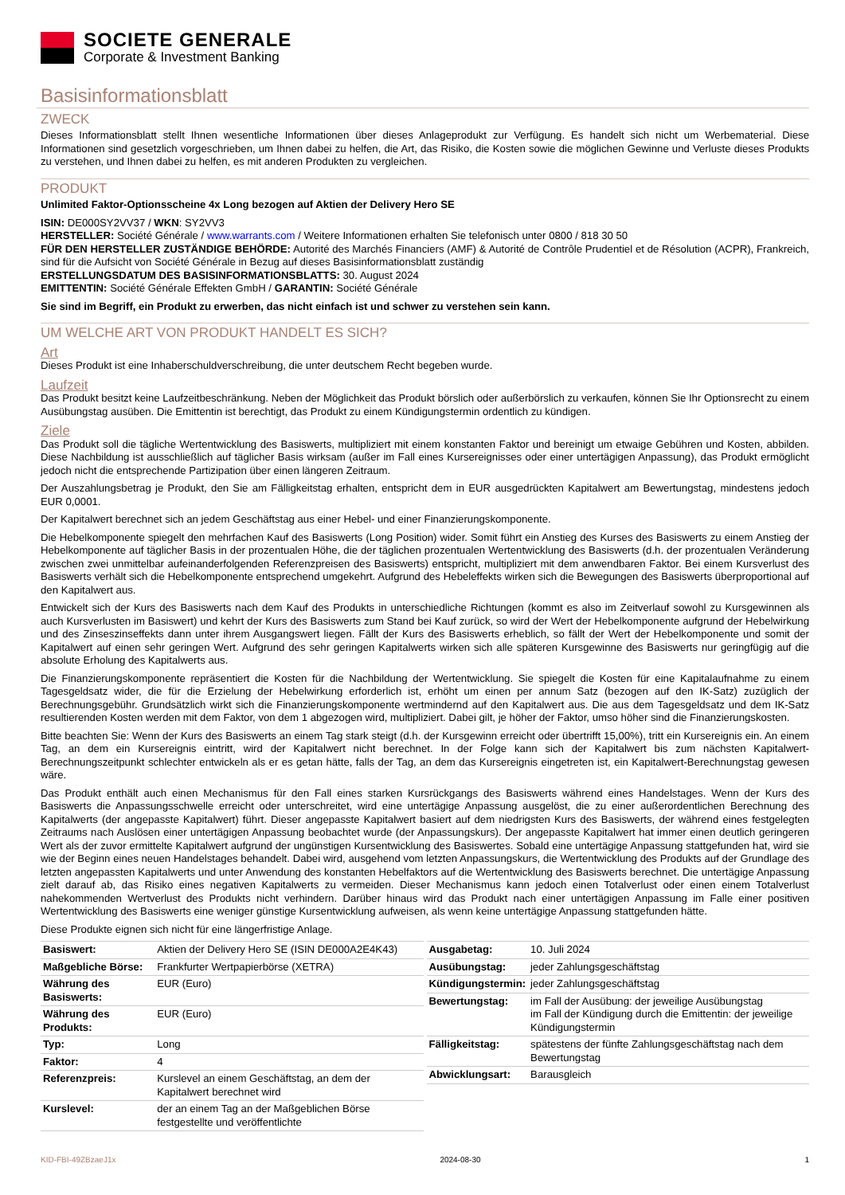SOCIETE GENERALE
Corporate & Investment Banking
Basisinformationsblatt
ZWECK
Dieses Informationsblatt stellt Ihnen wesentliche Informationen über dieses Anlageprodukt zur Verfügung. Es handelt sich nicht um Werbematerial. Diese Informationen sind gesetzlich vorgeschrieben, um Ihnen dabei zu helfen, die Art, das Risiko, die Kosten sowie die möglichen Gewinne und Verluste dieses Produkts zu verstehen, und Ihnen dabei zu helfen, es mit anderen Produkten zu vergleichen.
PRODUKT
Unlimited Faktor-Optionsscheine 4x Long bezogen auf Aktien der Delivery Hero SE
ISIN: DE000SY2VV37 / WKN: SY2VV3
HERSTELLER: Société Générale / www.warrants.com / Weitere Informationen erhalten Sie telefonisch unter 0800 / 818 30 50
FÜR DEN HERSTELLER ZUSTÄNDIGE BEHÖRDE: Autorité des Marchés Financiers (AMF) & Autorité de Contrôle Prudentiel et de Résolution (ACPR), Frankreich, sind für die Aufsicht von Société Générale in Bezug auf dieses Basisinformationsblatt zuständig
ERSTELLUNGSDATUM DES BASISINFORMATIONSBLATTS: 30. August 2024
EMITTENTIN: Société Générale Effekten GmbH / GARANTIN: Société Générale
Sie sind im Begriff, ein Produkt zu erwerben, das nicht einfach ist und schwer zu verstehen sein kann.
UM WELCHE ART VON PRODUKT HANDELT ES SICH?
Art
Dieses Produkt ist eine Inhaberschuldverschreibung, die unter deutschem Recht begeben wurde.
Laufzeit
Das Produkt besitzt keine Laufzeitbeschränkung. Neben der Möglichkeit das Produkt börslich oder außerbörslich zu verkaufen, können Sie Ihr Optionsrecht zu einem Ausübungstag ausüben. Die Emittentin ist berechtigt, das Produkt zu einem Kündigungstermin ordentlich zu kündigen.
Ziele
Das Produkt soll die tägliche Wertentwicklung des Basiswerts, multipliziert mit einem konstanten Faktor und bereinigt um etwaige Gebühren und Kosten, abbilden. Diese Nachbildung ist ausschließlich auf täglicher Basis wirksam (außer im Fall eines Kursereignisses oder einer untertägigen Anpassung), das Produkt ermöglicht jedoch nicht die entsprechende Partizipation über einen längeren Zeitraum.
Der Auszahlungsbetrag je Produkt, den Sie am Fälligkeitstag erhalten, entspricht dem in EUR ausgedrückten Kapitalwert am Bewertungstag, mindestens jedoch EUR 0,0001.
Der Kapitalwert berechnet sich an jedem Geschäftstag aus einer Hebel- und einer Finanzierungskomponente.
Die Hebelkomponente spiegelt den mehrfachen Kauf des Basiswerts (Long Position) wider. Somit führt ein Anstieg des Kurses des Basiswerts zu einem Anstieg der Hebelkomponente auf täglicher Basis in der prozentualen Höhe, die der täglichen prozentualen Wertentwicklung des Basiswerts (d.h. der prozentualen Veränderung zwischen zwei unmittelbar aufeinanderfolgenden Referenzpreisen des Basiswerts) entspricht, multipliziert mit dem anwendbaren Faktor. Bei einem Kursverlust des Basiswerts verhält sich die Hebelkomponente entsprechend umgekehrt. Aufgrund des Hebeleffekts wirken sich die Bewegungen des Basiswerts überproportional auf den Kapitalwert aus.
Entwickelt sich der Kurs des Basiswerts nach dem Kauf des Produkts in unterschiedliche Richtungen (kommt es also im Zeitverlauf sowohl zu Kursgewinnen als auch Kursverlusten im Basiswert) und kehrt der Kurs des Basiswerts zum Stand bei Kauf zurück, so wird der Wert der Hebelkomponente aufgrund der Hebelwirkung und des Zinseszinseffekts dann unter ihrem Ausgangswert liegen. Fällt der Kurs des Basiswerts erheblich, so fällt der Wert der Hebelkomponente und somit der Kapitalwert auf einen sehr geringen Wert. Aufgrund des sehr geringen Kapitalwerts wirken sich alle späteren Kursgewinne des Basiswerts nur geringfügig auf die absolute Erholung des Kapitalwerts aus.
Die Finanzierungskomponente repräsentiert die Kosten für die Nachbildung der Wertentwicklung. Sie spiegelt die Kosten für eine Kapitalaufnahme zu einem Tagesgeldsatz wider, die für die Erzielung der Hebelwirkung erforderlich ist, erhöht um einen per annum Satz (bezogen auf den IK-Satz) zuzüglich der Berechnungsgebühr. Grundsätzlich wirkt sich die Finanzierungskomponente wertmindernd auf den Kapitalwert aus. Die aus dem Tagesgeldsatz und dem IK-Satz resultierenden Kosten werden mit dem Faktor, von dem 1 abgezogen wird, multipliziert. Dabei gilt, je höher der Faktor, umso höher sind die Finanzierungskosten.
Bitte beachten Sie: Wenn der Kurs des Basiswerts an einem Tag stark steigt (d.h. der Kursgewinn erreicht oder übertrifft 15,00%), tritt ein Kursereignis ein. An einem Tag, an dem ein Kursereignis eintritt, wird der Kapitalwert nicht berechnet. In der Folge kann sich der Kapitalwert bis zum nächsten Kapitalwert-Berechnungszeitpunkt schlechter entwickeln als er es getan hätte, falls der Tag, an dem das Kursereignis eingetreten ist, ein Kapitalwert-Berechnungstag gewesen wäre.
Das Produkt enthält auch einen Mechanismus für den Fall eines starken Kursrückgangs des Basiswerts während eines Handelstages. Wenn der Kurs des Basiswerts die Anpassungsschwelle erreicht oder unterschreitet, wird eine untertägige Anpassung ausgelöst, die zu einer außerordentlichen Berechnung des Kapitalwerts (der angepasste Kapitalwert) führt. Dieser angepasste Kapitalwert basiert auf dem niedrigsten Kurs des Basiswerts, der während eines festgelegten Zeitraums nach Auslösen einer untertägigen Anpassung beobachtet wurde (der Anpassungskurs). Der angepasste Kapitalwert hat immer einen deutlich geringeren Wert als der zuvor ermittelte Kapitalwert aufgrund der ungünstigen Kursentwicklung des Basiswertes. Sobald eine untertägige Anpassung stattgefunden hat, wird sie wie der Beginn eines neuen Handelstages behandelt. Dabei wird, ausgehend vom letzten Anpassungskurs, die Wertentwicklung des Produkts auf der Grundlage des letzten angepassten Kapitalwerts und unter Anwendung des konstanten Hebelfaktors auf die Wertentwicklung des Basiswerts berechnet. Die untertägige Anpassung zielt darauf ab, das Risiko eines negativen Kapitalwerts zu vermeiden. Dieser Mechanismus kann jedoch einen Totalverlust oder einen einem Totalverlust nahekommenden Wertverlust des Produkts nicht verhindern. Darüber hinaus wird das Produkt nach einer untertägigen Anpassung im Falle einer positiven Wertentwicklung des Basiswerts eine weniger günstige Kursentwicklung aufweisen, als wenn keine untertägige Anpassung stattgefunden hätte.
Diese Produkte eignen sich nicht für eine längerfristige Anlage.
| Basiswert: | Aktien der Delivery Hero SE (ISIN DE000A2E4K43) |
| Maßgebliche Börse: | Frankfurter Wertpapierbörse (XETRA) |
| Währung des Basiswerts: | EUR (Euro) |
| Währung des Produkts: | EUR (Euro) |
| Typ: | Long |
| Faktor: | 4 |
| Referenzpreis: | Kurslevel an einem Geschäftstag, an dem der Kapitalwert berechnet wird |
| Kurslevel: | der an einem Tag an der Maßgeblichen Börse festgestellte und veröffentlichte |
| Ausgabetag: | 10. Juli 2024 |
| Ausübungstag: | jeder Zahlungsgeschäftstag |
| Kündigungstermin: | jeder Zahlungsgeschäftstag |
| Bewertungstag: | im Fall der Ausübung: der jeweilige Ausübungstag im Fall der Kündigung durch die Emittentin: der jeweilige Kündigungstermin |
| Fälligkeitstag: | spätestens der fünfte Zahlungsgeschäftstag nach dem Bewertungstag |
| Abwicklungsart: | Barausgleich |
KID-FBI-49ZBzaeJ1x 2024-08-30 1